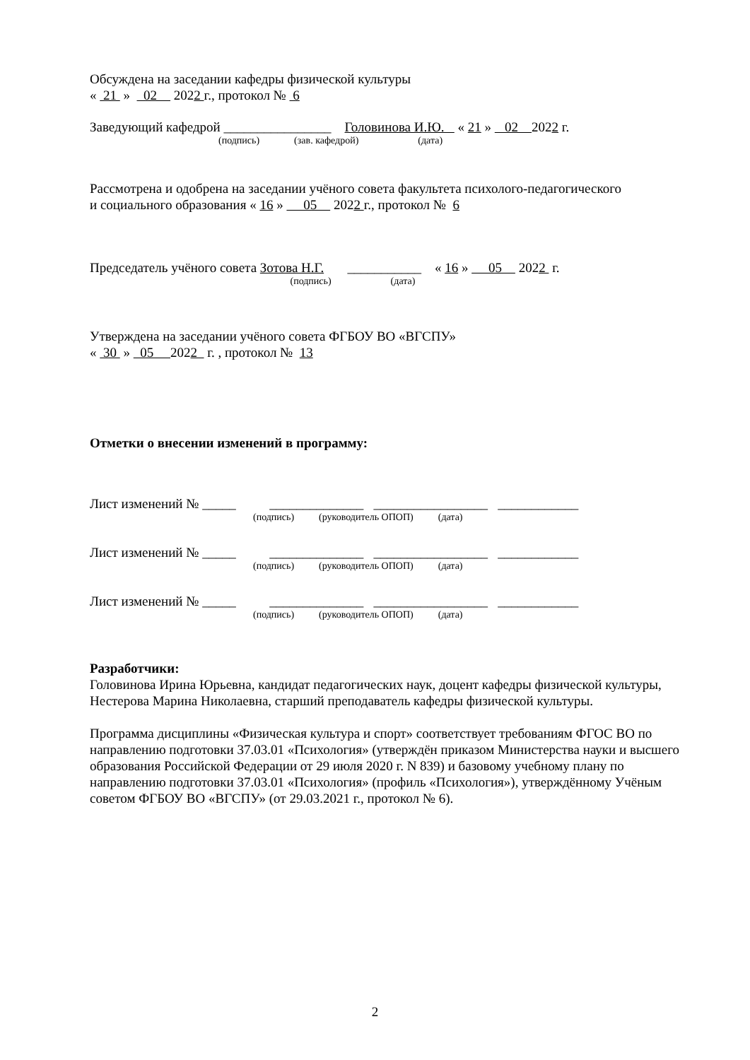Обсуждена на заседании кафедры физической культуры
« 21 » 02 2022 г., протокол № 6
Заведующий кафедрой ________________ Головинова И.Ю. « 21 » 02 2022 г.
(подпись) (зав. кафедрой) (дата)
Рассмотрена и одобрена на заседании учёного совета факультета психолого-педагогического
и социального образования « 16 » 05 2022 г., протокол № 6
Председатель учёного совета Зотова Н.Г. ___________ « 16 » 05 2022 г.
(подпись) (дата)
Утверждена на заседании учёного совета ФГБОУ ВО «ВГСПУ»
« 30 » 05 2022 г. , протокол № 13
Отметки о внесении изменений в программу:
Лист изменений № _____ ______________ _________________ ____________
(подпись) (руководитель ОПОП) (дата)
Лист изменений № _____ ______________ _________________ ____________
(подпись) (руководитель ОПОП) (дата)
Лист изменений № _____ ______________ _________________ ____________
(подпись) (руководитель ОПОП) (дата)
Разработчики:
Головинова Ирина Юрьевна, кандидат педагогических наук, доцент кафедры физической культуры,
Нестерова Марина Николаевна, старший преподаватель кафедры физической культуры.
Программа дисциплины «Физическая культура и спорт» соответствует требованиям ФГОС ВО по направлению подготовки 37.03.01 «Психология» (утверждён приказом Министерства науки и высшего образования Российской Федерации от 29 июля 2020 г. N 839) и базовому учебному плану по направлению подготовки 37.03.01 «Психология» (профиль «Психология»), утверждённому Учёным советом ФГБОУ ВО «ВГСПУ» (от 29.03.2021 г., протокол № 6).
2